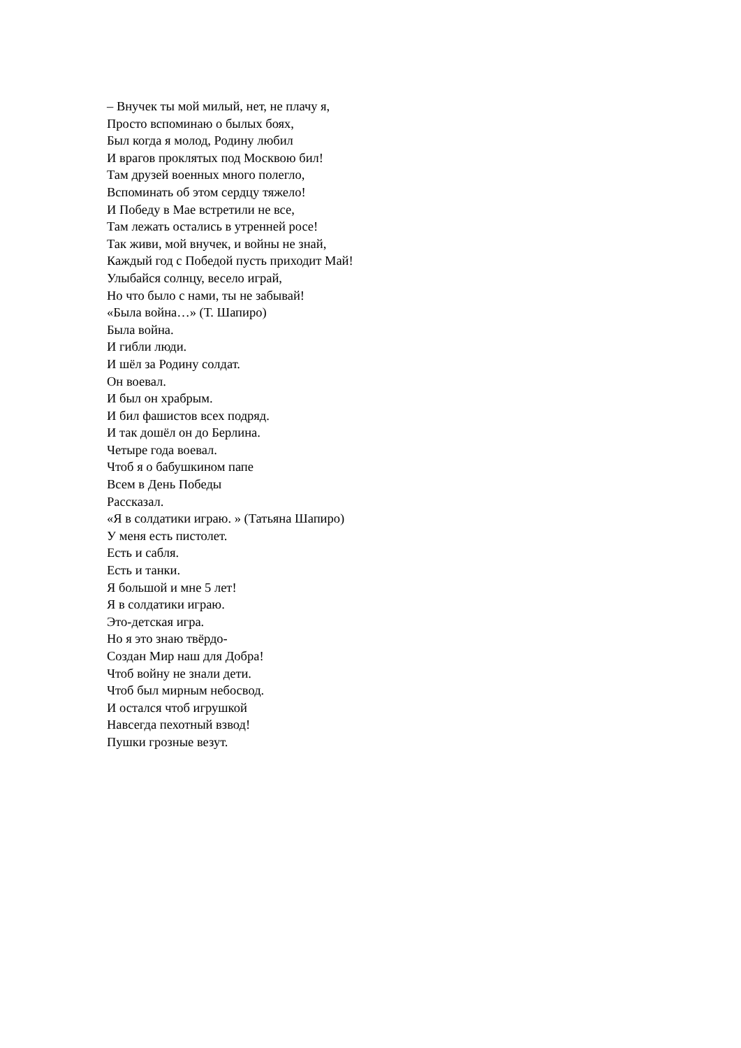– Внучек ты мой милый, нет, не плачу я,
Просто вспоминаю о былых боях,
Был когда я молод, Родину любил
И врагов проклятых под Москвою бил!
Там друзей военных много полегло,
Вспоминать об этом сердцу тяжело!
И Победу в Мае встретили не все,
Там лежать остались в утренней росе!
Так живи, мой внучек, и войны не знай,
Каждый год с Победой пусть приходит Май!
Улыбайся солнцу, весело играй,
Но что было с нами, ты не забывай!
«Была война…» (Т. Шапиро)
Была война.
И гибли люди.
И шёл за Родину солдат.
Он воевал.
И был он храбрым.
И бил фашистов всех подряд.
И так дошёл он до Берлина.
Четыре года воевал.
Чтоб я о бабушкином папе
Всем в День Победы
Рассказал.
«Я в солдатики играю. » (Татьяна Шапиро)
У меня есть пистолет.
Есть и сабля.
Есть и танки.
Я большой и мне 5 лет!
Я в солдатики играю.
Это-детская игра.
Но я это знаю твёрдо-
Создан Мир наш для Добра!
Чтоб войну не знали дети.
Чтоб был мирным небосвод.
И остался чтоб игрушкой
Навсегда пехотный взвод!
Пушки грозные везут.